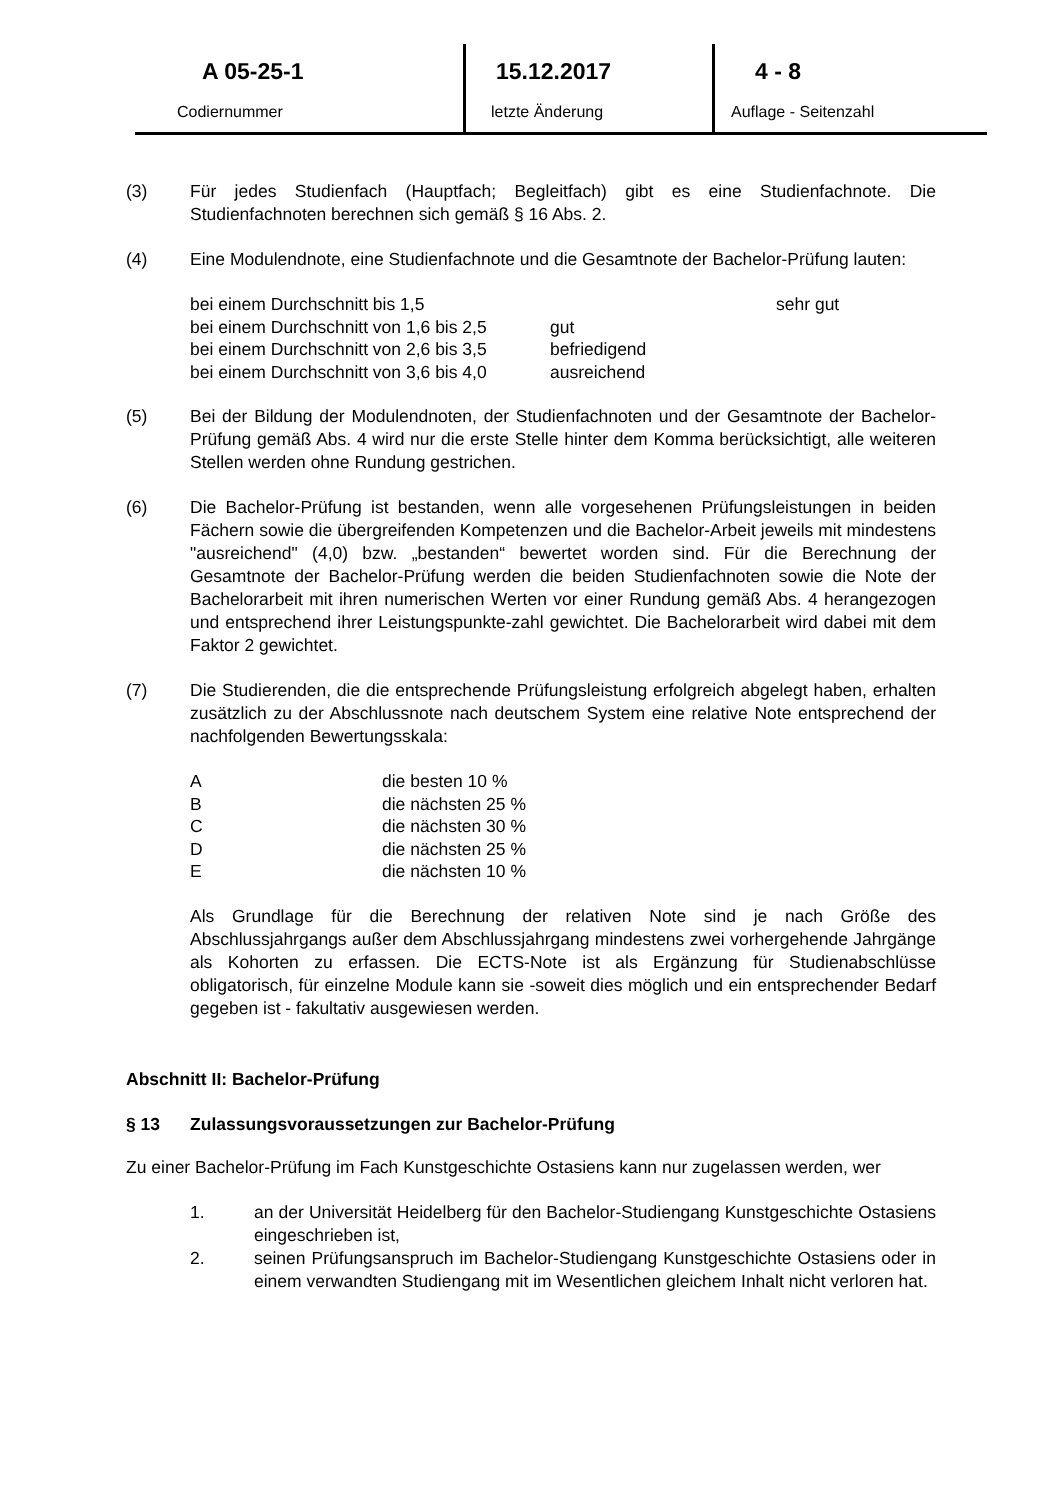A 05-25-1
Codiernummer
15.12.2017
letzte Änderung
4 - 8
Auflage - Seitenzahl
(3) Für jedes Studienfach (Hauptfach; Begleitfach) gibt es eine Studienfachnote. Die Studienfachnoten berechnen sich gemäß § 16 Abs. 2.
(4) Eine Modulendnote, eine Studienfachnote und die Gesamtnote der Bachelor-Prüfung lauten:
| bei einem Durchschnitt bis 1,5 | | sehr gut |
| bei einem Durchschnitt von 1,6 bis 2,5 | gut | |
| bei einem Durchschnitt von 2,6 bis 3,5 | befriedigend | |
| bei einem Durchschnitt von 3,6 bis 4,0 | ausreichend | |
(5) Bei der Bildung der Modulendnoten, der Studienfachnoten und der Gesamtnote der Bachelor-Prüfung gemäß Abs. 4 wird nur die erste Stelle hinter dem Komma berücksichtigt, alle weiteren Stellen werden ohne Rundung gestrichen.
(6) Die Bachelor-Prüfung ist bestanden, wenn alle vorgesehenen Prüfungsleistungen in beiden Fächern sowie die übergreifenden Kompetenzen und die Bachelor-Arbeit jeweils mit mindestens "ausreichend" (4,0) bzw. „bestanden“ bewertet worden sind. Für die Berechnung der Gesamtnote der Bachelor-Prüfung werden die beiden Studienfachnoten sowie die Note der Bachelorarbeit mit ihren numerischen Werten vor einer Rundung gemäß Abs. 4 herangezogen und entsprechend ihrer Leistungspunkte-zahl gewichtet. Die Bachelorarbeit wird dabei mit dem Faktor 2 gewichtet.
(7) Die Studierenden, die die entsprechende Prüfungsleistung erfolgreich abgelegt haben, erhalten zusätzlich zu der Abschlussnote nach deutschem System eine relative Note entsprechend der nachfolgenden Bewertungsskala:
| A | die besten 10 % |
| B | die nächsten 25 % |
| C | die nächsten 30 % |
| D | die nächsten 25 % |
| E | die nächsten 10 % |
Als Grundlage für die Berechnung der relativen Note sind je nach Größe des Abschlussjahrgangs außer dem Abschlussjahrgang mindestens zwei vorhergehende Jahrgänge als Kohorten zu erfassen. Die ECTS-Note ist als Ergänzung für Studienabschlüsse obligatorisch, für einzelne Module kann sie -soweit dies möglich und ein entsprechender Bedarf gegeben ist - fakultativ ausgewiesen werden.
Abschnitt II: Bachelor-Prüfung
§ 13 Zulassungsvoraussetzungen zur Bachelor-Prüfung
Zu einer Bachelor-Prüfung im Fach Kunstgeschichte Ostasiens kann nur zugelassen werden, wer
1. an der Universität Heidelberg für den Bachelor-Studiengang Kunstgeschichte Ostasiens eingeschrieben ist,
2. seinen Prüfungsanspruch im Bachelor-Studiengang Kunstgeschichte Ostasiens oder in einem verwandten Studiengang mit im Wesentlichen gleichem Inhalt nicht verloren hat.